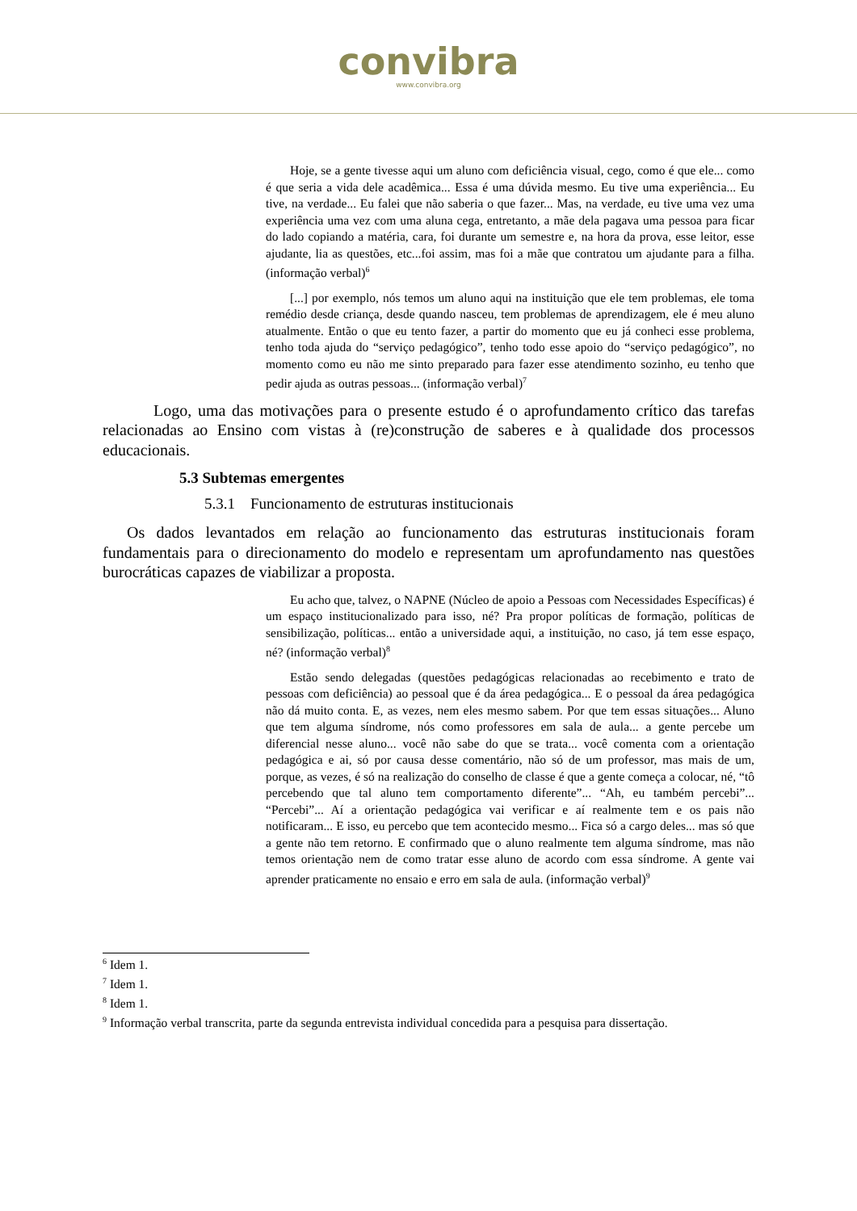convibra
www.convibra.org
Hoje, se a gente tivesse aqui um aluno com deficiência visual, cego, como é que ele... como é que seria a vida dele acadêmica... Essa é uma dúvida mesmo. Eu tive uma experiência... Eu tive, na verdade... Eu falei que não saberia o que fazer... Mas, na verdade, eu tive uma vez uma experiência uma vez com uma aluna cega, entretanto, a mãe dela pagava uma pessoa para ficar do lado copiando a matéria, cara, foi durante um semestre e, na hora da prova, esse leitor, esse ajudante, lia as questões, etc...foi assim, mas foi a mãe que contratou um ajudante para a filha. (informação verbal)<sup>6</sup>
[...] por exemplo, nós temos um aluno aqui na instituição que ele tem problemas, ele toma remédio desde criança, desde quando nasceu, tem problemas de aprendizagem, ele é meu aluno atualmente. Então o que eu tento fazer, a partir do momento que eu já conheci esse problema, tenho toda ajuda do “serviço pedagógico”, tenho todo esse apoio do “serviço pedagógico”, no momento como eu não me sinto preparado para fazer esse atendimento sozinho, eu tenho que pedir ajuda as outras pessoas... (informação verbal)<sup>7</sup>
Logo, uma das motivações para o presente estudo é o aprofundamento crítico das tarefas relacionadas ao Ensino com vistas à (re)construção de saberes e à qualidade dos processos educacionais.
5.3 Subtemas emergentes
5.3.1 Funcionamento de estruturas institucionais
Os dados levantados em relação ao funcionamento das estruturas institucionais foram fundamentais para o direcionamento do modelo e representam um aprofundamento nas questões burocráticas capazes de viabilizar a proposta.
Eu acho que, talvez, o NAPNE (Núcleo de apoio a Pessoas com Necessidades Específicas) é um espaço institucionalizado para isso, né? Pra propor políticas de formação, políticas de sensibilização, políticas... então a universidade aqui, a instituição, no caso, já tem esse espaço, né? (informação verbal)<sup>8</sup>
Estão sendo delegadas (questões pedagógicas relacionadas ao recebimento e trato de pessoas com deficiência) ao pessoal que é da área pedagógica... E o pessoal da área pedagógica não dá muito conta. E, as vezes, nem eles mesmo sabem. Por que tem essas situações... Aluno que tem alguma síndrome, nós como professores em sala de aula... a gente percebe um diferencial nesse aluno... você não sabe do que se trata... você comenta com a orientação pedagógica e ai, só por causa desse comentário, não só de um professor, mas mais de um, porque, as vezes, é só na realização do conselho de classe é que a gente começa a colocar, né, “tô percebendo que tal aluno tem comportamento diferente”... “Ah, eu também percebi”... “Percebi”... Aí a orientação pedagógica vai verificar e aí realmente tem e os pais não notificaram... E isso, eu percebo que tem acontecido mesmo... Fica só a cargo deles... mas só que a gente não tem retorno. E confirmado que o aluno realmente tem alguma síndrome, mas não temos orientação nem de como tratar esse aluno de acordo com essa síndrome. A gente vai aprender praticamente no ensaio e erro em sala de aula. (informação verbal)<sup>9</sup>
<sup>6</sup> Idem 1.
<sup>7</sup> Idem 1.
<sup>8</sup> Idem 1.
<sup>9</sup> Informação verbal transcrita, parte da segunda entrevista individual concedida para a pesquisa para dissertação.